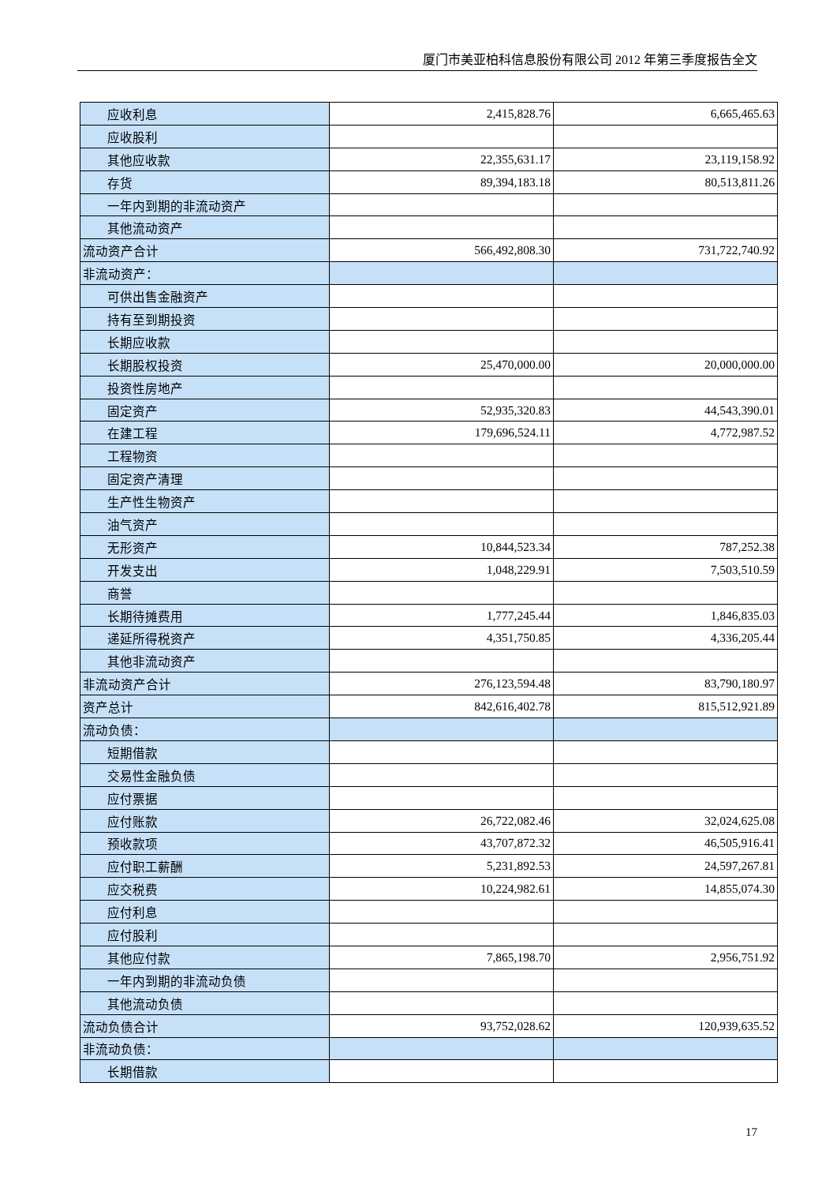厦门市美亚柏科信息股份有限公司 2012 年第三季度报告全文
| 应收利息 | 2,415,828.76 | 6,665,465.63 |
| 应收股利 | | |
| 其他应收款 | 22,355,631.17 | 23,119,158.92 |
| 存货 | 89,394,183.18 | 80,513,811.26 |
| 一年内到期的非流动资产 | | |
| 其他流动资产 | | |
| 流动资产合计 | 566,492,808.30 | 731,722,740.92 |
| 非流动资产： | | |
| 可供出售金融资产 | | |
| 持有至到期投资 | | |
| 长期应收款 | | |
| 长期股权投资 | 25,470,000.00 | 20,000,000.00 |
| 投资性房地产 | | |
| 固定资产 | 52,935,320.83 | 44,543,390.01 |
| 在建工程 | 179,696,524.11 | 4,772,987.52 |
| 工程物资 | | |
| 固定资产清理 | | |
| 生产性生物资产 | | |
| 油气资产 | | |
| 无形资产 | 10,844,523.34 | 787,252.38 |
| 开发支出 | 1,048,229.91 | 7,503,510.59 |
| 商誉 | | |
| 长期待摊费用 | 1,777,245.44 | 1,846,835.03 |
| 递延所得税资产 | 4,351,750.85 | 4,336,205.44 |
| 其他非流动资产 | | |
| 非流动资产合计 | 276,123,594.48 | 83,790,180.97 |
| 资产总计 | 842,616,402.78 | 815,512,921.89 |
| 流动负债： | | |
| 短期借款 | | |
| 交易性金融负债 | | |
| 应付票据 | | |
| 应付账款 | 26,722,082.46 | 32,024,625.08 |
| 预收款项 | 43,707,872.32 | 46,505,916.41 |
| 应付职工薪酬 | 5,231,892.53 | 24,597,267.81 |
| 应交税费 | 10,224,982.61 | 14,855,074.30 |
| 应付利息 | | |
| 应付股利 | | |
| 其他应付款 | 7,865,198.70 | 2,956,751.92 |
| 一年内到期的非流动负债 | | |
| 其他流动负债 | | |
| 流动负债合计 | 93,752,028.62 | 120,939,635.52 |
| 非流动负债： | | |
| 长期借款 | | |
17